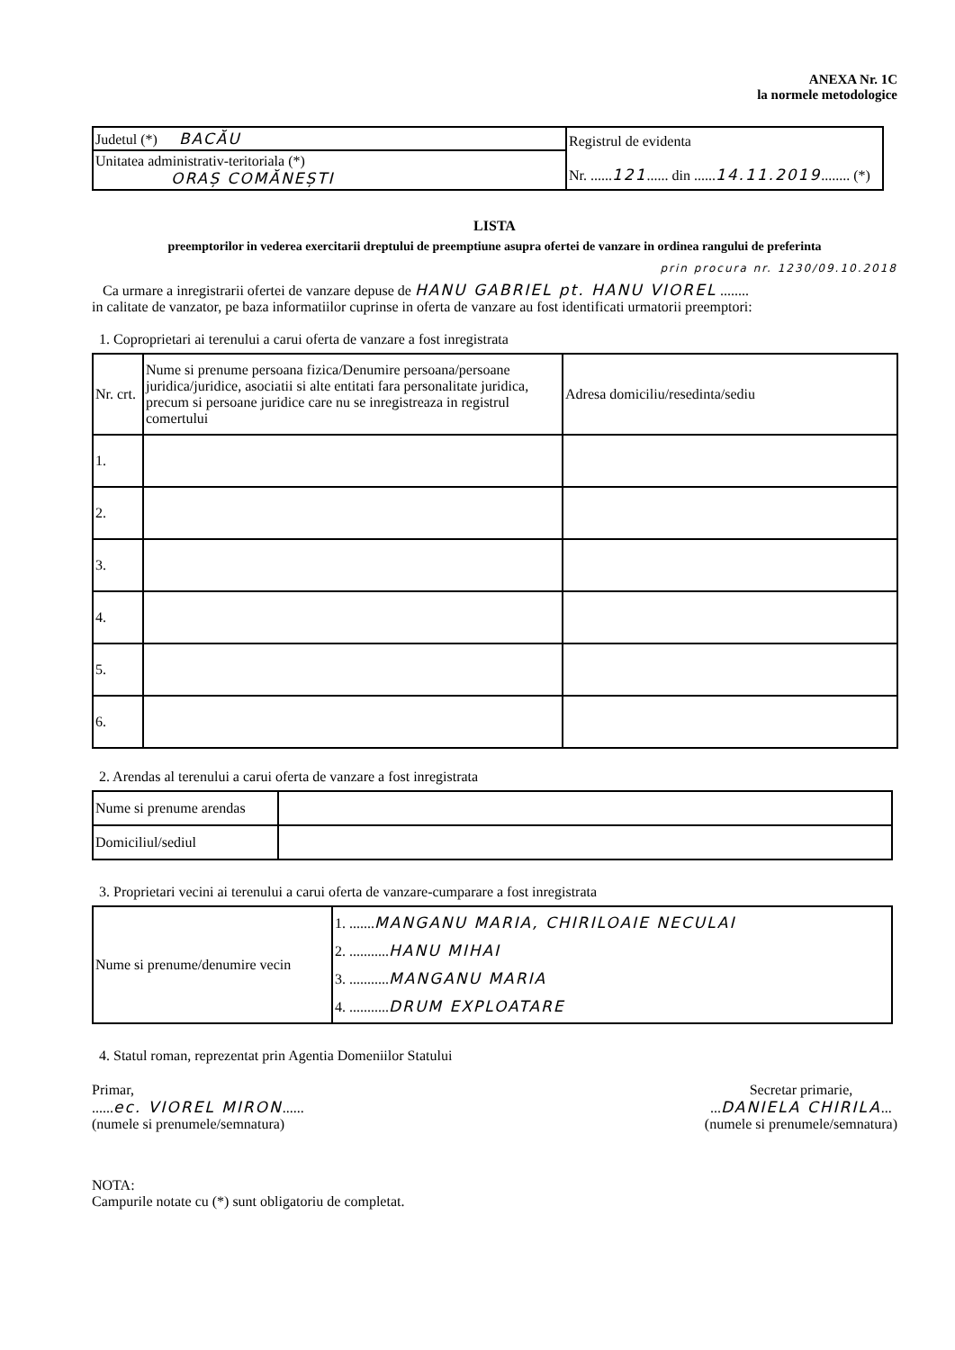ANEXA Nr. 1C
la normele metodologice
| Judetul (*) BACĂU | Registrul de evidenta Nr. ...... 121 ...... din ...... 14.11.2019 ........ (*) |
| Unitatea administrativ-teritoriala (*) ORAȘ COMĂNEȘTI | |
LISTA
preemptorilor in vederea exercitarii dreptului de preemptiune asupra ofertei de vanzare in ordinea rangului de preferinta
prin procura nr. 1230/09.10.2018
Ca urmare a inregistrarii ofertei de vanzare depuse de HANU GABRIEL pt. HANU VIOREL ........
in calitate de vanzator, pe baza informatiilor cuprinse in oferta de vanzare au fost identificati urmatorii preemptori:
1. Coproprietari ai terenului a carui oferta de vanzare a fost inregistrata
| Nr. crt. | Nume si prenume persoana fizica/Denumire persoana/persoane juridica/juridice, asociatii si alte entitati fara personalitate juridica, precum si persoane juridice care nu se inregistreaza in registrul comertului | Adresa domiciliu/resedinta/sediu |
| --- | --- | --- |
| 1. | | |
| 2. | | |
| 3. | | |
| 4. | | |
| 5. | | |
| 6. | | |
2. Arendas al terenului a carui oferta de vanzare a fost inregistrata
| Nume si prenume arendas | |
| Domiciliul/sediul | |
3. Proprietari vecini ai terenului a carui oferta de vanzare-cumparare a fost inregistrata
| Nume si prenume/denumire vecin | 1. ....... MANGANU MARIA, CHIRILOAIE NECULAI 2. ........... HANU MIHAI 3. ........... MANGANU MARIA 4. ........... DRUM EXPLOATARE |
4. Statul roman, reprezentat prin Agentia Domeniilor Statului
Primar,
......ec. VIOREL MIRON......
(numele si prenumele/semnatura)
Secretar primarie,
...DANIELA CHIRILA...
(numele si prenumele/semnatura)
NOTA:
Campurile notate cu (*) sunt obligatoriu de completat.